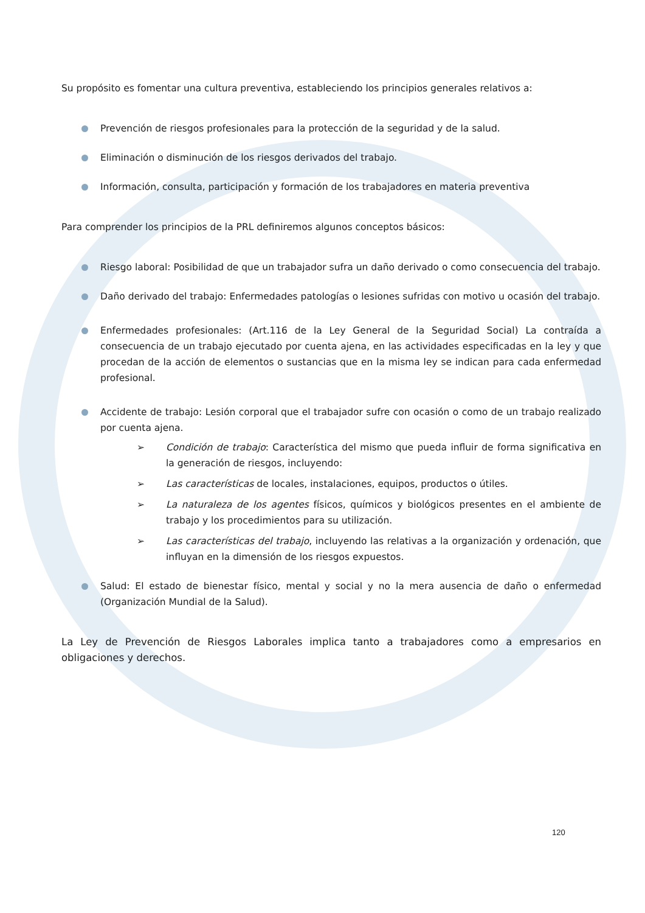Su propósito es fomentar una cultura preventiva, estableciendo los principios generales relativos a:
Prevención de riesgos profesionales para la protección de la seguridad y de la salud.
Eliminación o disminución de los riesgos derivados del trabajo.
Información, consulta, participación y formación de los trabajadores en materia preventiva
Para comprender los principios de la PRL definiremos algunos conceptos básicos:
Riesgo laboral: Posibilidad de que un trabajador sufra un daño derivado o como consecuencia del trabajo.
Daño derivado del trabajo: Enfermedades patologías o lesiones sufridas con motivo u ocasión del trabajo.
Enfermedades profesionales: (Art.116 de la Ley General de la Seguridad Social) La contraída a consecuencia de un trabajo ejecutado por cuenta ajena, en las actividades especificadas en la ley y que procedan de la acción de elementos o sustancias que en la misma ley se indican para cada enfermedad profesional.
Accidente de trabajo: Lesión corporal que el trabajador sufre con ocasión o como de un trabajo realizado por cuenta ajena.
➢ Condición de trabajo: Característica del mismo que pueda influir de forma significativa en la generación de riesgos, incluyendo:
➢ Las características de locales, instalaciones, equipos, productos o útiles.
➢ La naturaleza de los agentes físicos, químicos y biológicos presentes en el ambiente de trabajo y los procedimientos para su utilización.
➢ Las características del trabajo, incluyendo las relativas a la organización y ordenación, que influyan en la dimensión de los riesgos expuestos.
Salud: El estado de bienestar físico, mental y social y no la mera ausencia de daño o enfermedad (Organización Mundial de la Salud).
La Ley de Prevención de Riesgos Laborales implica tanto a trabajadores como a empresarios en obligaciones y derechos.
120